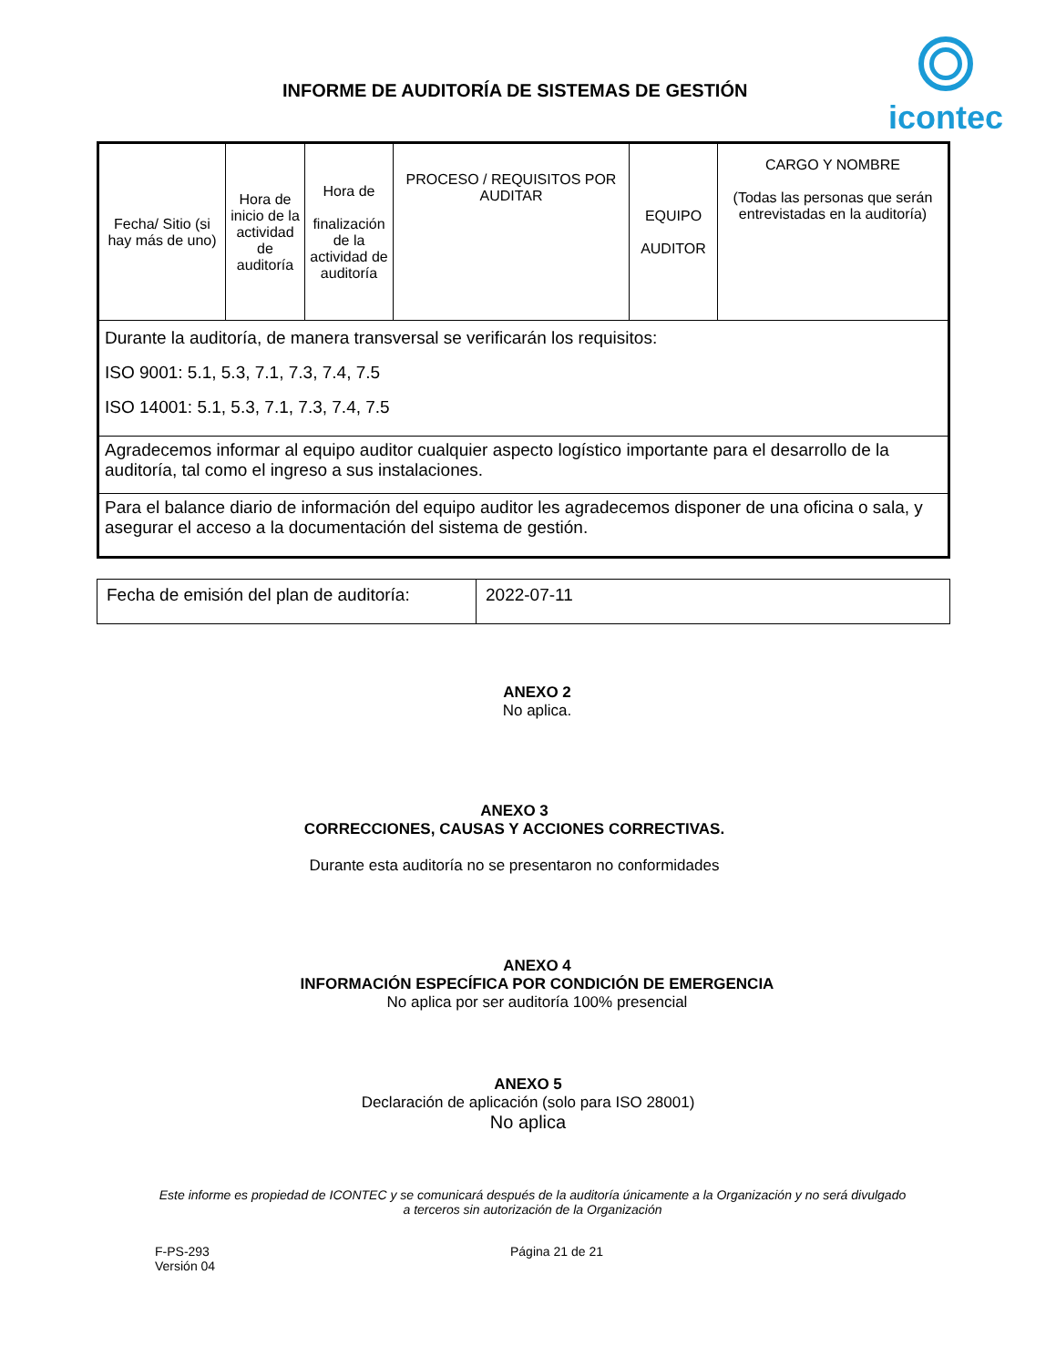INFORME DE AUDITORÍA DE SISTEMAS DE GESTIÓN
icontec
| Fecha/ Sitio (si hay más de uno) | Hora de inicio de la actividad de auditoría | Hora de finalización de la actividad de auditoría | PROCESO / REQUISITOS POR AUDITAR | EQUIPO AUDITOR | CARGO Y NOMBRE (Todas las personas que serán entrevistadas en la auditoría) |
| --- | --- | --- | --- | --- | --- |
| Durante la auditoría, de manera transversal se verificarán los requisitos: ISO 9001: 5.1, 5.3, 7.1, 7.3, 7.4, 7.5 ISO 14001: 5.1, 5.3, 7.1, 7.3, 7.4, 7.5 | | | | | |
| Agradecemos informar al equipo auditor cualquier aspecto logístico importante para el desarrollo de la auditoría, tal como el ingreso a sus instalaciones. | | | | | |
| Para el balance diario de información del equipo auditor les agradecemos disponer de una oficina o sala, y asegurar el acceso a la documentación del sistema de gestión. | | | | | |
| Fecha de emisión del plan de auditoría: | 2022-07-11 |
ANEXO 2
No aplica.
ANEXO 3
CORRECCIONES, CAUSAS Y ACCIONES CORRECTIVAS.
Durante esta auditoría no se presentaron no conformidades
ANEXO 4
INFORMACIÓN ESPECÍFICA POR CONDICIÓN DE EMERGENCIA
No aplica por ser auditoría 100% presencial
ANEXO 5
Declaración de aplicación (solo para ISO 28001)
No aplica
Este informe es propiedad de ICONTEC y se comunicará después de la auditoría únicamente a la Organización y no será divulgado a terceros sin autorización de la Organización
F-PS-293
Versión 04
Página 21 de 21